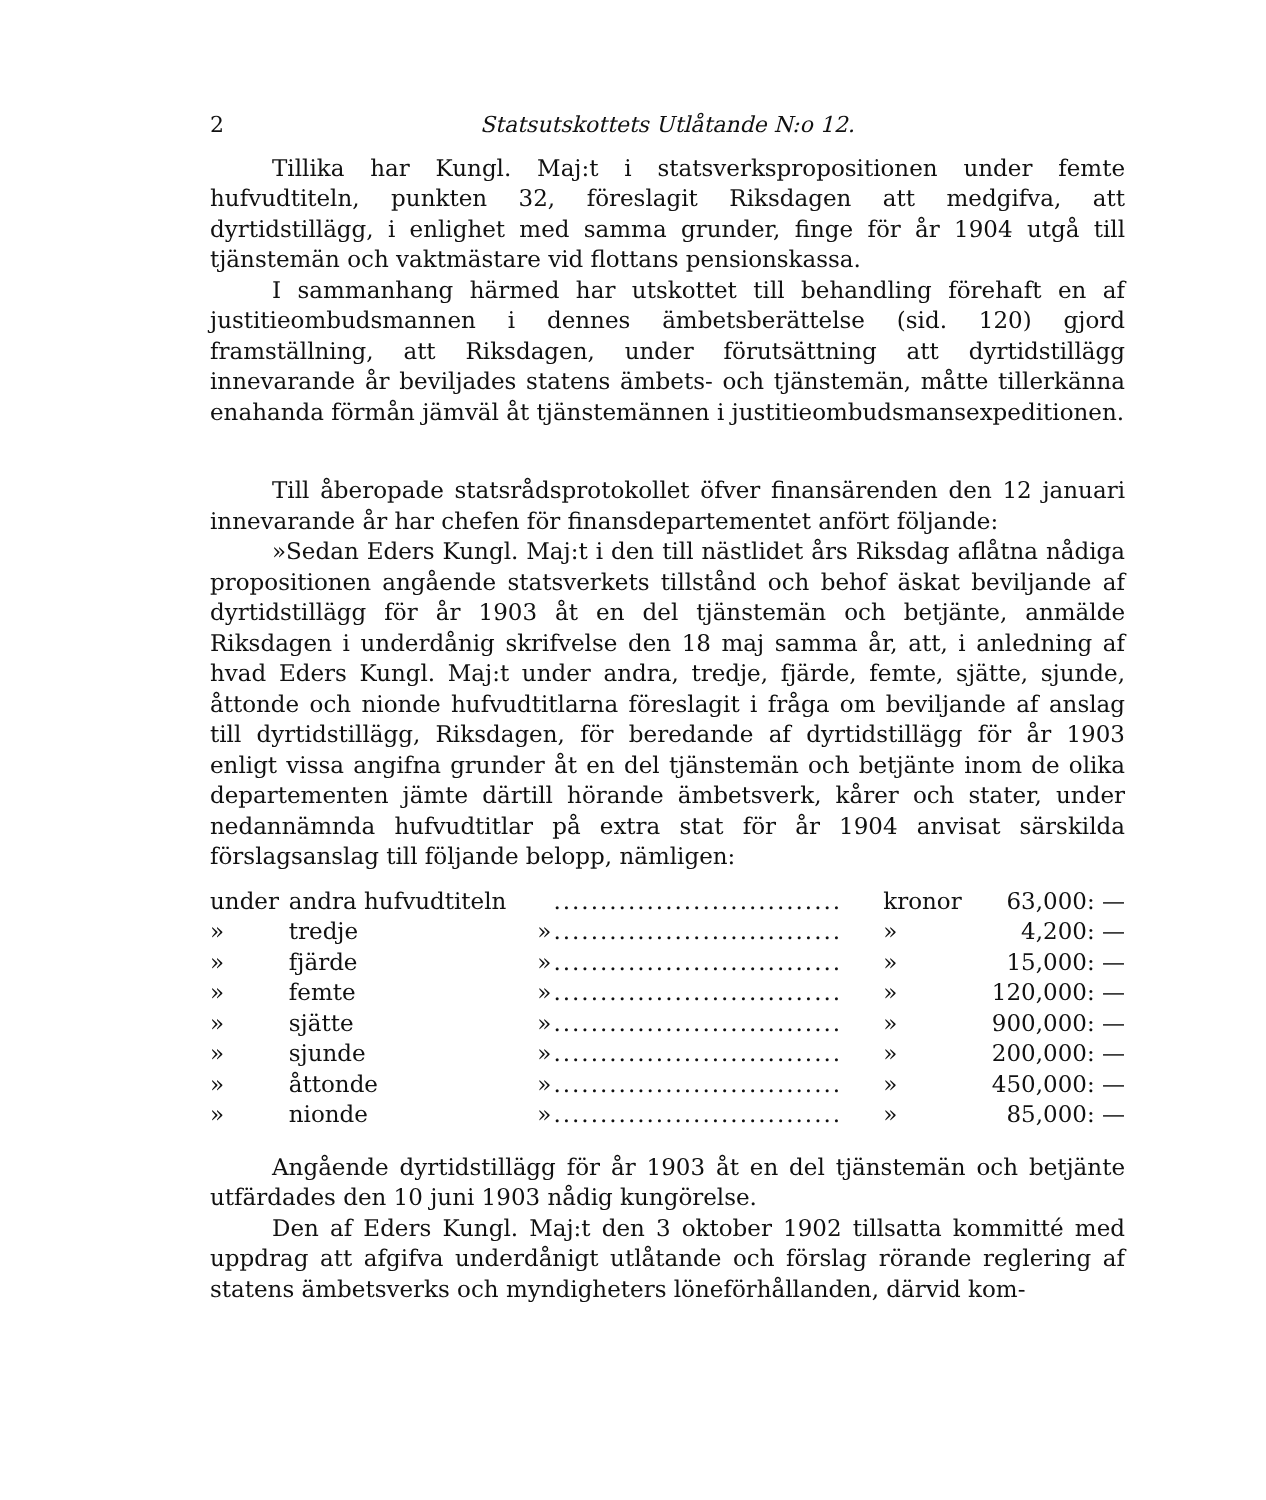2 Statsutskottets Utlåtande N:o 12.
Tillika har Kungl. Maj:t i statsverkspropositionen under femte hufvudtiteln, punkten 32, föreslagit Riksdagen att medgifva, att dyrtidstillägg, i enlighet med samma grunder, finge för år 1904 utgå till tjänstemän och vaktmästare vid flottans pensionskassa.
I sammanhang härmed har utskottet till behandling förehaft en af justitieombudsmannen i dennes ämbetsberättelse (sid. 120) gjord framställning, att Riksdagen, under förutsättning att dyrtidstillägg innevarande år beviljades statens ämbets- och tjänstemän, måtte tillerkänna enahanda förmån jämväl åt tjänstemännen i justitieombudsmansexpeditionen.
Till åberopade statsrådsprotokollet öfver finansärenden den 12 januari innevarande år har chefen för finansdepartementet anfört följande:
»Sedan Eders Kungl. Maj:t i den till nästlidet års Riksdag aflåtna nådiga propositionen angående statsverkets tillstånd och behof äskat beviljande af dyrtidstillägg för år 1903 åt en del tjänstemän och betjänte, anmälde Riksdagen i underdånig skrifvelse den 18 maj samma år, att, i anledning af hvad Eders Kungl. Maj:t under andra, tredje, fjärde, femte, sjätte, sjunde, åttonde och nionde hufvudtitlarna föreslagit i fråga om beviljande af anslag till dyrtidstillägg, Riksdagen, för beredande af dyrtidstillägg för år 1903 enligt vissa angifna grunder åt en del tjänstemän och betjänte inom de olika departementen jämte därtill hörande ämbetsverk, kårer och stater, under nedannämnda hufvudtitlar på extra stat för år 1904 anvisat särskilda förslagsanslag till följande belopp, nämligen:
| under | andra hufvudtiteln | | ............................... | kronor | 63,000: — |
| » | tredje | » | ............................... | » | 4,200: — |
| » | fjärde | » | ............................... | » | 15,000: — |
| » | femte | » | ............................... | » | 120,000: — |
| » | sjätte | » | ............................... | » | 900,000: — |
| » | sjunde | » | ............................... | » | 200,000: — |
| » | åttonde | » | ............................... | » | 450,000: — |
| » | nionde | » | ............................... | » | 85,000: — |
Angående dyrtidstillägg för år 1903 åt en del tjänstemän och betjänte utfärdades den 10 juni 1903 nådig kungörelse.
Den af Eders Kungl. Maj:t den 3 oktober 1902 tillsatta kommitté med uppdrag att afgifva underdånigt utlåtande och förslag rörande reglering af statens ämbetsverks och myndigheters löneförhållanden, därvid kom-